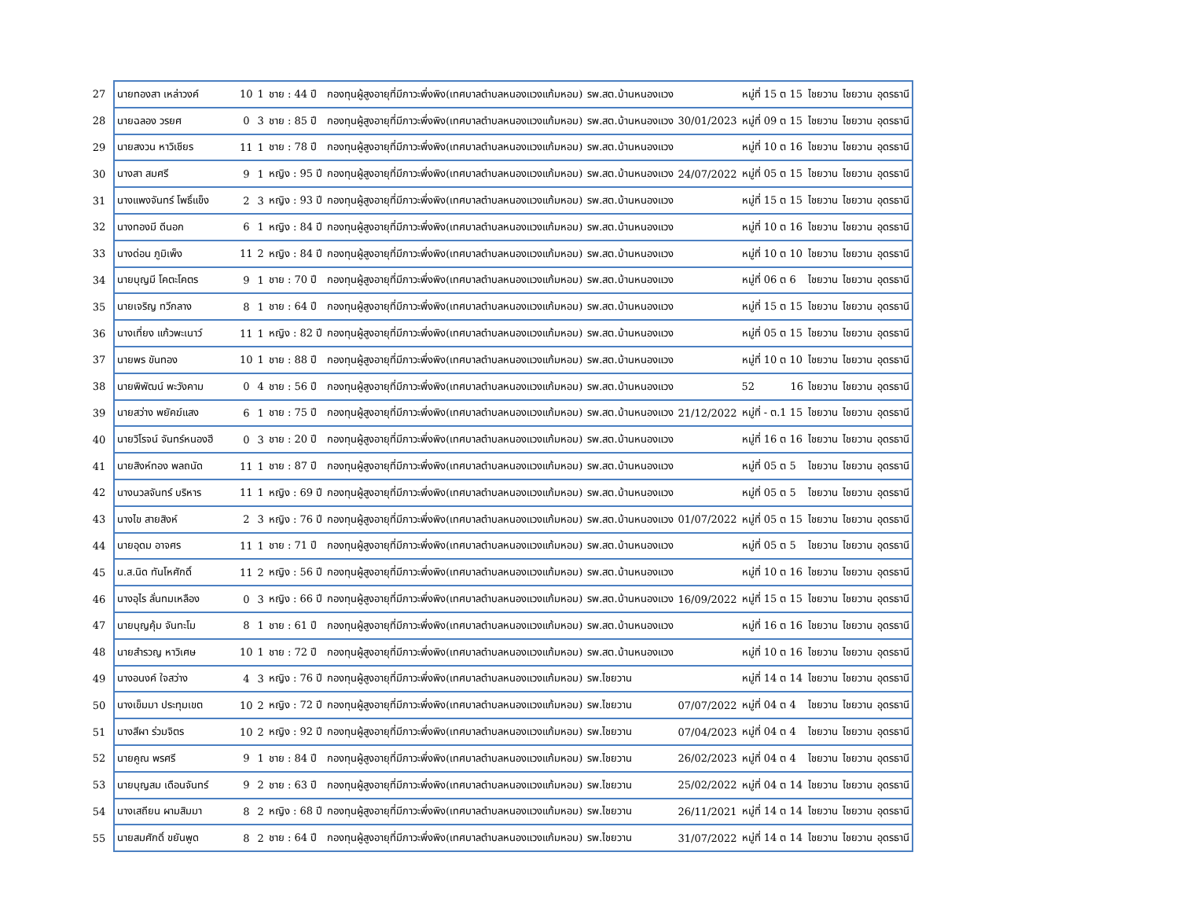| 27 | นายทองสา เหล่าวงค์ | 10 | 1 | ชาย : 44 ปี | กองทุนผู้สูงอายุที่มีภาวะพึ่งพิง(เทศบาลตำบลหนองแวงแก้มหอม) | รพ.สต.บ้านหนองแวง | | หมู่ที่ 15 ต 15 | ไชยวาน | ไชยวาน | อุดรธานี |
| 28 | นายฉลอง วรยศ | 0 | 3 | ชาย : 85 ปี | กองทุนผู้สูงอายุที่มีภาวะพึ่งพิง(เทศบาลตำบลหนองแวงแก้มหอม) | รพ.สต.บ้านหนองแวง | 30/01/2023 | หมู่ที่ 09 ต 15 | ไชยวาน | ไชยวาน | อุดรธานี |
| 29 | นายสงวน หาวิเชียร | 11 | 1 | ชาย : 78 ปี | กองทุนผู้สูงอายุที่มีภาวะพึ่งพิง(เทศบาลตำบลหนองแวงแก้มหอม) | รพ.สต.บ้านหนองแวง | | หมู่ที่ 10 ต 16 | ไชยวาน | ไชยวาน | อุดรธานี |
| 30 | นางสา สมศรี | 9 | 1 | หญิง : 95 ปี | กองทุนผู้สูงอายุที่มีภาวะพึ่งพิง(เทศบาลตำบลหนองแวงแก้มหอม) | รพ.สต.บ้านหนองแวง | 24/07/2022 | หมู่ที่ 05 ต 15 | ไชยวาน | ไชยวาน | อุดรธานี |
| 31 | นางแพงจันทร์ โพธิ์แข็ง | 2 | 3 | หญิง : 93 ปี | กองทุนผู้สูงอายุที่มีภาวะพึ่งพิง(เทศบาลตำบลหนองแวงแก้มหอม) | รพ.สต.บ้านหนองแวง | | หมู่ที่ 15 ต 15 | ไชยวาน | ไชยวาน | อุดรธานี |
| 32 | นางทองมี ดีนอก | 6 | 1 | หญิง : 84 ปี | กองทุนผู้สูงอายุที่มีภาวะพึ่งพิง(เทศบาลตำบลหนองแวงแก้มหอม) | รพ.สต.บ้านหนองแวง | | หมู่ที่ 10 ต 16 | ไชยวาน | ไชยวาน | อุดรธานี |
| 33 | นางด่อน ภูมิเพ็ง | 11 | 2 | หญิง : 84 ปี | กองทุนผู้สูงอายุที่มีภาวะพึ่งพิง(เทศบาลตำบลหนองแวงแก้มหอม) | รพ.สต.บ้านหนองแวง | | หมู่ที่ 10 ต 10 | ไชยวาน | ไชยวาน | อุดรธานี |
| 34 | นายบุญมี โคตะโคตร | 9 | 1 | ชาย : 70 ปี | กองทุนผู้สูงอายุที่มีภาวะพึ่งพิง(เทศบาลตำบลหนองแวงแก้มหอม) | รพ.สต.บ้านหนองแวง | | หมู่ที่ 06 ต 6 | ไชยวาน | ไชยวาน | อุดรธานี |
| 35 | นายเจริญ ทวีกลาง | 8 | 1 | ชาย : 64 ปี | กองทุนผู้สูงอายุที่มีภาวะพึ่งพิง(เทศบาลตำบลหนองแวงแก้มหอม) | รพ.สต.บ้านหนองแวง | | หมู่ที่ 15 ต 15 | ไชยวาน | ไชยวาน | อุดรธานี |
| 36 | นางเที่ยง แก้วพะเนาว์ | 11 | 1 | หญิง : 82 ปี | กองทุนผู้สูงอายุที่มีภาวะพึ่งพิง(เทศบาลตำบลหนองแวงแก้มหอม) | รพ.สต.บ้านหนองแวง | | หมู่ที่ 05 ต 15 | ไชยวาน | ไชยวาน | อุดรธานี |
| 37 | นายพร ขันทอง | 10 | 1 | ชาย : 88 ปี | กองทุนผู้สูงอายุที่มีภาวะพึ่งพิง(เทศบาลตำบลหนองแวงแก้มหอม) | รพ.สต.บ้านหนองแวง | | หมู่ที่ 10 ต 10 | ไชยวาน | ไชยวาน | อุดรธานี |
| 38 | นายพิพัฒน์ พะวังคาม | 0 | 4 | ชาย : 56 ปี | กองทุนผู้สูงอายุที่มีภาวะพึ่งพิง(เทศบาลตำบลหนองแวงแก้มหอม) | รพ.สต.บ้านหนองแวง | | 52 16 | ไชยวาน | ไชยวาน | อุดรธานี |
| 39 | นายสว่าง พยัคฆ์แสง | 6 | 1 | ชาย : 75 ปี | กองทุนผู้สูงอายุที่มีภาวะพึ่งพิง(เทศบาลตำบลหนองแวงแก้มหอม) | รพ.สต.บ้านหนองแวง | 21/12/2022 | หมู่ที่ - ต.1 15 | ไชยวาน | ไชยวาน | อุดรธานี |
| 40 | นายวิโรจน์ จันทร์หนองฮี | 0 | 3 | ชาย : 20 ปี | กองทุนผู้สูงอายุที่มีภาวะพึ่งพิง(เทศบาลตำบลหนองแวงแก้มหอม) | รพ.สต.บ้านหนองแวง | | หมู่ที่ 16 ต 16 | ไชยวาน | ไชยวาน | อุดรธานี |
| 41 | นายสิงห์ทอง พลถนัด | 11 | 1 | ชาย : 87 ปี | กองทุนผู้สูงอายุที่มีภาวะพึ่งพิง(เทศบาลตำบลหนองแวงแก้มหอม) | รพ.สต.บ้านหนองแวง | | หมู่ที่ 05 ต 5 | ไชยวาน | ไชยวาน | อุดรธานี |
| 42 | นางนวลจันทร์ บริหาร | 11 | 1 | หญิง : 69 ปี | กองทุนผู้สูงอายุที่มีภาวะพึ่งพิง(เทศบาลตำบลหนองแวงแก้มหอม) | รพ.สต.บ้านหนองแวง | | หมู่ที่ 05 ต 5 | ไชยวาน | ไชยวาน | อุดรธานี |
| 43 | นางไข สายสิงห์ | 2 | 3 | หญิง : 76 ปี | กองทุนผู้สูงอายุที่มีภาวะพึ่งพิง(เทศบาลตำบลหนองแวงแก้มหอม) | รพ.สต.บ้านหนองแวง | 01/07/2022 | หมู่ที่ 05 ต 15 | ไชยวาน | ไชยวาน | อุดรธานี |
| 44 | นายอุดม อาจศร | 11 | 1 | ชาย : 71 ปี | กองทุนผู้สูงอายุที่มีภาวะพึ่งพิง(เทศบาลตำบลหนองแวงแก้มหอม) | รพ.สต.บ้านหนองแวง | | หมู่ที่ 05 ต 5 | ไชยวาน | ไชยวาน | อุดรธานี |
| 45 | น.ส.นิด ทันโหศักดิ์ | 11 | 2 | หญิง : 56 ปี | กองทุนผู้สูงอายุที่มีภาวะพึ่งพิง(เทศบาลตำบลหนองแวงแก้มหอม) | รพ.สต.บ้านหนองแวง | | หมู่ที่ 10 ต 16 | ไชยวาน | ไชยวาน | อุดรธานี |
| 46 | นางอุไร ลั่นทมเหลือง | 0 | 3 | หญิง : 66 ปี | กองทุนผู้สูงอายุที่มีภาวะพึ่งพิง(เทศบาลตำบลหนองแวงแก้มหอม) | รพ.สต.บ้านหนองแวง | 16/09/2022 | หมู่ที่ 15 ต 15 | ไชยวาน | ไชยวาน | อุดรธานี |
| 47 | นายบุญคุ้ม จันทะโม | 8 | 1 | ชาย : 61 ปี | กองทุนผู้สูงอายุที่มีภาวะพึ่งพิง(เทศบาลตำบลหนองแวงแก้มหอม) | รพ.สต.บ้านหนองแวง | | หมู่ที่ 16 ต 16 | ไชยวาน | ไชยวาน | อุดรธานี |
| 48 | นายสำรวญ หาวิเศษ | 10 | 1 | ชาย : 72 ปี | กองทุนผู้สูงอายุที่มีภาวะพึ่งพิง(เทศบาลตำบลหนองแวงแก้มหอม) | รพ.สต.บ้านหนองแวง | | หมู่ที่ 10 ต 16 | ไชยวาน | ไชยวาน | อุดรธานี |
| 49 | นางอนงค์ ใจสว่าง | 4 | 3 | หญิง : 76 ปี | กองทุนผู้สูงอายุที่มีภาวะพึ่งพิง(เทศบาลตำบลหนองแวงแก้มหอม) | รพ.ไชยวาน | | หมู่ที่ 14 ต 14 | ไชยวาน | ไชยวาน | อุดรธานี |
| 50 | นางเข็มมา ประทุมเขต | 10 | 2 | หญิง : 72 ปี | กองทุนผู้สูงอายุที่มีภาวะพึ่งพิง(เทศบาลตำบลหนองแวงแก้มหอม) | รพ.ไชยวาน | 07/07/2022 | หมู่ที่ 04 ต 4 | ไชยวาน | ไชยวาน | อุดรธานี |
| 51 | นางสีผา ร่วมจิตร | 10 | 2 | หญิง : 92 ปี | กองทุนผู้สูงอายุที่มีภาวะพึ่งพิง(เทศบาลตำบลหนองแวงแก้มหอม) | รพ.ไชยวาน | 07/04/2023 | หมู่ที่ 04 ต 4 | ไชยวาน | ไชยวาน | อุดรธานี |
| 52 | นายคูณ พรศรี | 9 | 1 | ชาย : 84 ปี | กองทุนผู้สูงอายุที่มีภาวะพึ่งพิง(เทศบาลตำบลหนองแวงแก้มหอม) | รพ.ไชยวาน | 26/02/2023 | หมู่ที่ 04 ต 4 | ไชยวาน | ไชยวาน | อุดรธานี |
| 53 | นายบุญสม เดือนจันทร์ | 9 | 2 | ชาย : 63 ปี | กองทุนผู้สูงอายุที่มีภาวะพึ่งพิง(เทศบาลตำบลหนองแวงแก้มหอม) | รพ.ไชยวาน | 25/02/2022 | หมู่ที่ 04 ต 14 | ไชยวาน | ไชยวาน | อุดรธานี |
| 54 | นางเสถียน ผามสิมมา | 8 | 2 | หญิง : 68 ปี | กองทุนผู้สูงอายุที่มีภาวะพึ่งพิง(เทศบาลตำบลหนองแวงแก้มหอม) | รพ.ไชยวาน | 26/11/2021 | หมู่ที่ 14 ต 14 | ไชยวาน | ไชยวาน | อุดรธานี |
| 55 | นายสมศักดิ์ ขยันพูด | 8 | 2 | ชาย : 64 ปี | กองทุนผู้สูงอายุที่มีภาวะพึ่งพิง(เทศบาลตำบลหนองแวงแก้มหอม) | รพ.ไชยวาน | 31/07/2022 | หมู่ที่ 14 ต 14 | ไชยวาน | ไชยวาน | อุดรธานี |